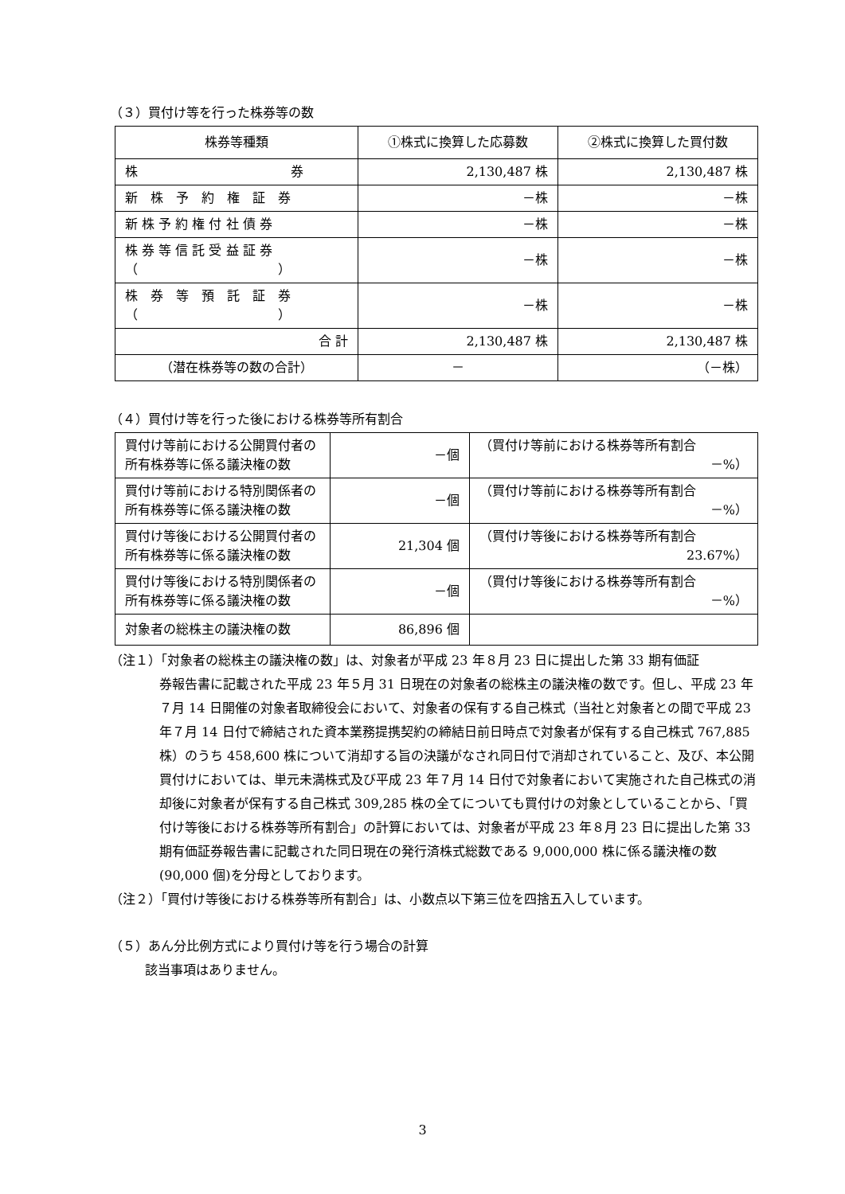（３）買付け等を行った株券等の数
| 株券等種類 | ①株式に換算した応募数 | ②株式に換算した買付数 |
| --- | --- | --- |
| 株 券 | 2,130,487 株 | 2,130,487 株 |
| 新 株 予 約 権 証 券 | －株 | －株 |
| 新 株 予 約 権 付 社 債 券 | －株 | －株 |
| 株 券 等 信 託 受 益 証 券 （ ） | －株 | －株 |
| 株 券 等 預 託 証 券 （ ） | －株 | －株 |
| 合 計 | 2,130,487 株 | 2,130,487 株 |
| （潜在株券等の数の合計） | － | （－株） |
（４）買付け等を行った後における株券等所有割合
| 買付け等前における公開買付者の所有株券等に係る議決権の数 | －個 | （買付け等前における株券等所有割合 －%） |
| 買付け等前における特別関係者の所有株券等に係る議決権の数 | －個 | （買付け等前における株券等所有割合 －%） |
| 買付け等後における公開買付者の所有株券等に係る議決権の数 | 21,304 個 | （買付け等後における株券等所有割合 23.67%） |
| 買付け等後における特別関係者の所有株券等に係る議決権の数 | －個 | （買付け等後における株券等所有割合 －%） |
| 対象者の総株主の議決権の数 | 86,896 個 | |
（注１）「対象者の総株主の議決権の数」は、対象者が平成 23 年８月 23 日に提出した第 33 期有価証
券報告書に記載された平成 23 年５月 31 日現在の対象者の総株主の議決権の数です。但し、平成 23 年７月 14 日開催の対象者取締役会において、対象者の保有する自己株式（当社と対象者との間で平成 23 年７月 14 日付で締結された資本業務提携契約の締結日前日時点で対象者が保有する自己株式 767,885 株）のうち 458,600 株について消却する旨の決議がなされ同日付で消却されていること、及び、本公開買付けにおいては、単元未満株式及び平成 23 年７月 14 日付で対象者において実施された自己株式の消却後に対象者が保有する自己株式 309,285 株の全てについても買付けの対象としていることから、「買付け等後における株券等所有割合」の計算においては、対象者が平成 23 年８月 23 日に提出した第 33 期有価証券報告書に記載された同日現在の発行済株式総数である 9,000,000 株に係る議決権の数(90,000 個)を分母としております。
（注２）「買付け等後における株券等所有割合」は、小数点以下第三位を四捨五入しています。
（５）あん分比例方式により買付け等を行う場合の計算
該当事項はありません。
3